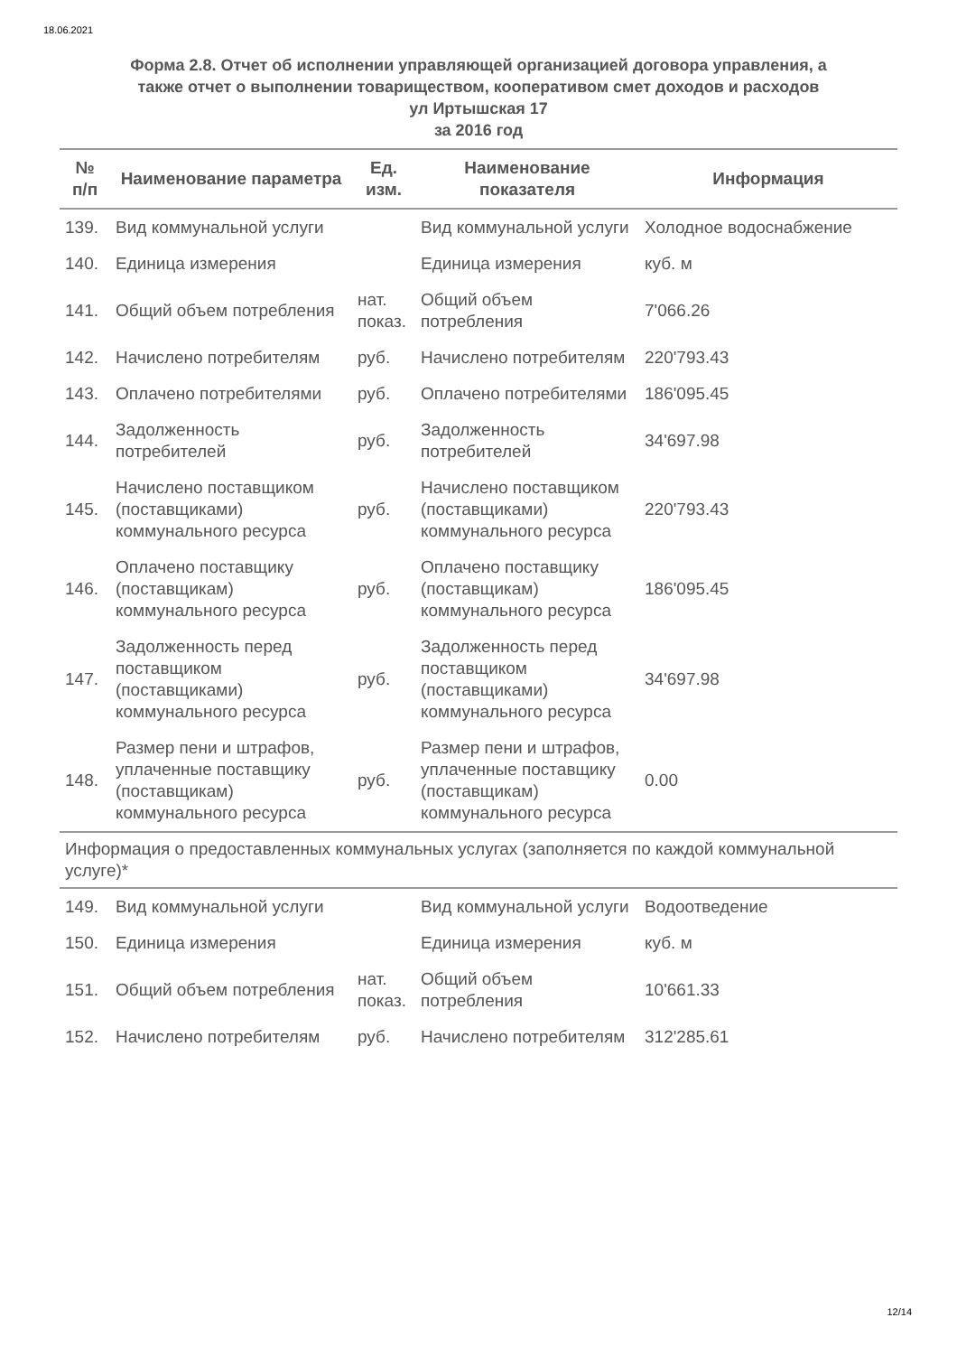18.06.2021
Форма 2.8. Отчет об исполнении управляющей организацией договора управления, а
также отчет о выполнении товариществом, кооперативом смет доходов и расходов
ул Иртышская 17
за 2016 год
| № п/п | Наименование параметра | Ед. изм. | Наименование показателя | Информация |
| --- | --- | --- | --- | --- |
| 139. | Вид коммунальной услуги | | Вид коммунальной услуги | Холодное водоснабжение |
| 140. | Единица измерения | | Единица измерения | куб. м |
| 141. | Общий объем потребления | нат. показ. | Общий объем потребления | 7'066.26 |
| 142. | Начислено потребителям | руб. | Начислено потребителям | 220'793.43 |
| 143. | Оплачено потребителями | руб. | Оплачено потребителями | 186'095.45 |
| 144. | Задолженность потребителей | руб. | Задолженность потребителей | 34'697.98 |
| 145. | Начислено поставщиком (поставщиками) коммунального ресурса | руб. | Начислено поставщиком (поставщиками) коммунального ресурса | 220'793.43 |
| 146. | Оплачено поставщику (поставщикам) коммунального ресурса | руб. | Оплачено поставщику (поставщикам) коммунального ресурса | 186'095.45 |
| 147. | Задолженность перед поставщиком (поставщиками) коммунального ресурса | руб. | Задолженность перед поставщиком (поставщиками) коммунального ресурса | 34'697.98 |
| 148. | Размер пени и штрафов, уплаченные поставщику (поставщикам) коммунального ресурса | руб. | Размер пени и штрафов, уплаченные поставщику (поставщикам) коммунального ресурса | 0.00 |
| Информация о предоставленных коммунальных услугах (заполняется по каждой коммунальной услуге)* | | | | |
| 149. | Вид коммунальной услуги | | Вид коммунальной услуги | Водоотведение |
| 150. | Единица измерения | | Единица измерения | куб. м |
| 151. | Общий объем потребления | нат. показ. | Общий объем потребления | 10'661.33 |
| 152. | Начислено потребителям | руб. | Начислено потребителям | 312'285.61 |
12/14